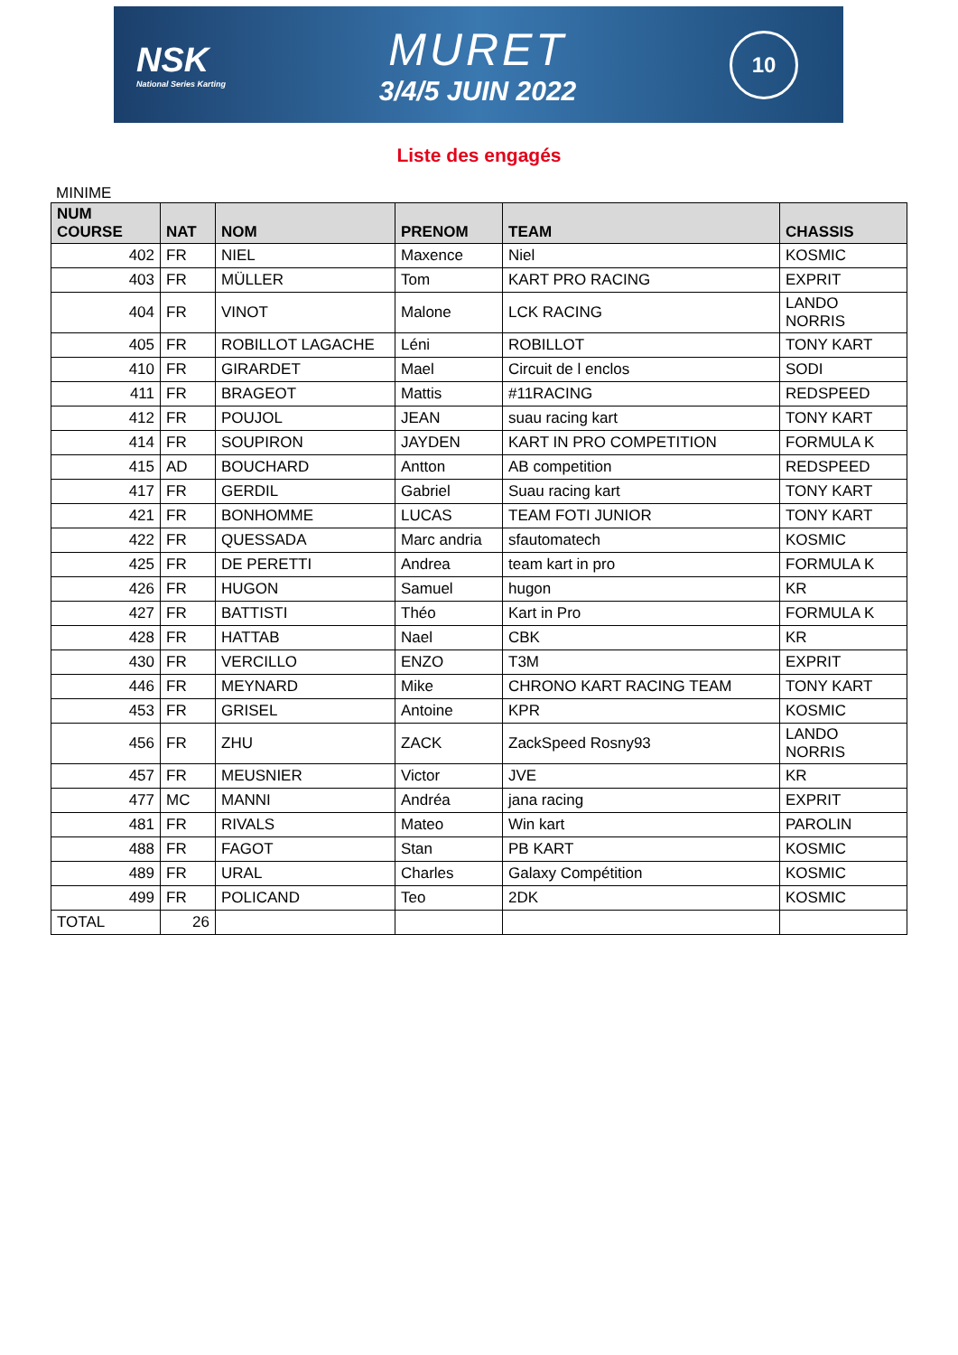NSK
National Series Karting
MURET
3/4/5 JUIN 2022
10
Liste des engagés
MINIME
| NUM COURSE | NAT | NOM | PRENOM | TEAM | CHASSIS |
| --- | --- | --- | --- | --- | --- |
| 402 | FR | NIEL | Maxence | Niel | KOSMIC |
| 403 | FR | MÜLLER | Tom | KART PRO RACING | EXPRIT |
| 404 | FR | VINOT | Malone | LCK RACING | LANDO NORRIS |
| 405 | FR | ROBILLOT LAGACHE | Léni | ROBILLOT | TONY KART |
| 410 | FR | GIRARDET | Mael | Circuit de l enclos | SODI |
| 411 | FR | BRAGEOT | Mattis | #11RACING | REDSPEED |
| 412 | FR | POUJOL | JEAN | suau racing kart | TONY KART |
| 414 | FR | SOUPIRON | JAYDEN | KART IN PRO COMPETITION | FORMULA K |
| 415 | AD | BOUCHARD | Antton | AB competition | REDSPEED |
| 417 | FR | GERDIL | Gabriel | Suau racing kart | TONY KART |
| 421 | FR | BONHOMME | LUCAS | TEAM FOTI JUNIOR | TONY KART |
| 422 | FR | QUESSADA | Marc andria | sfautomatech | KOSMIC |
| 425 | FR | DE PERETTI | Andrea | team kart in pro | FORMULA K |
| 426 | FR | HUGON | Samuel | hugon | KR |
| 427 | FR | BATTISTI | Théo | Kart in Pro | FORMULA K |
| 428 | FR | HATTAB | Nael | CBK | KR |
| 430 | FR | VERCILLO | ENZO | T3M | EXPRIT |
| 446 | FR | MEYNARD | Mike | CHRONO KART RACING TEAM | TONY KART |
| 453 | FR | GRISEL | Antoine | KPR | KOSMIC |
| 456 | FR | ZHU | ZACK | ZackSpeed Rosny93 | LANDO NORRIS |
| 457 | FR | MEUSNIER | Victor | JVE | KR |
| 477 | MC | MANNI | Andréa | jana racing | EXPRIT |
| 481 | FR | RIVALS | Mateo | Win kart | PAROLIN |
| 488 | FR | FAGOT | Stan | PB KART | KOSMIC |
| 489 | FR | URAL | Charles | Galaxy Compétition | KOSMIC |
| 499 | FR | POLICAND | Teo | 2DK | KOSMIC |
| TOTAL | 26 | | | | |